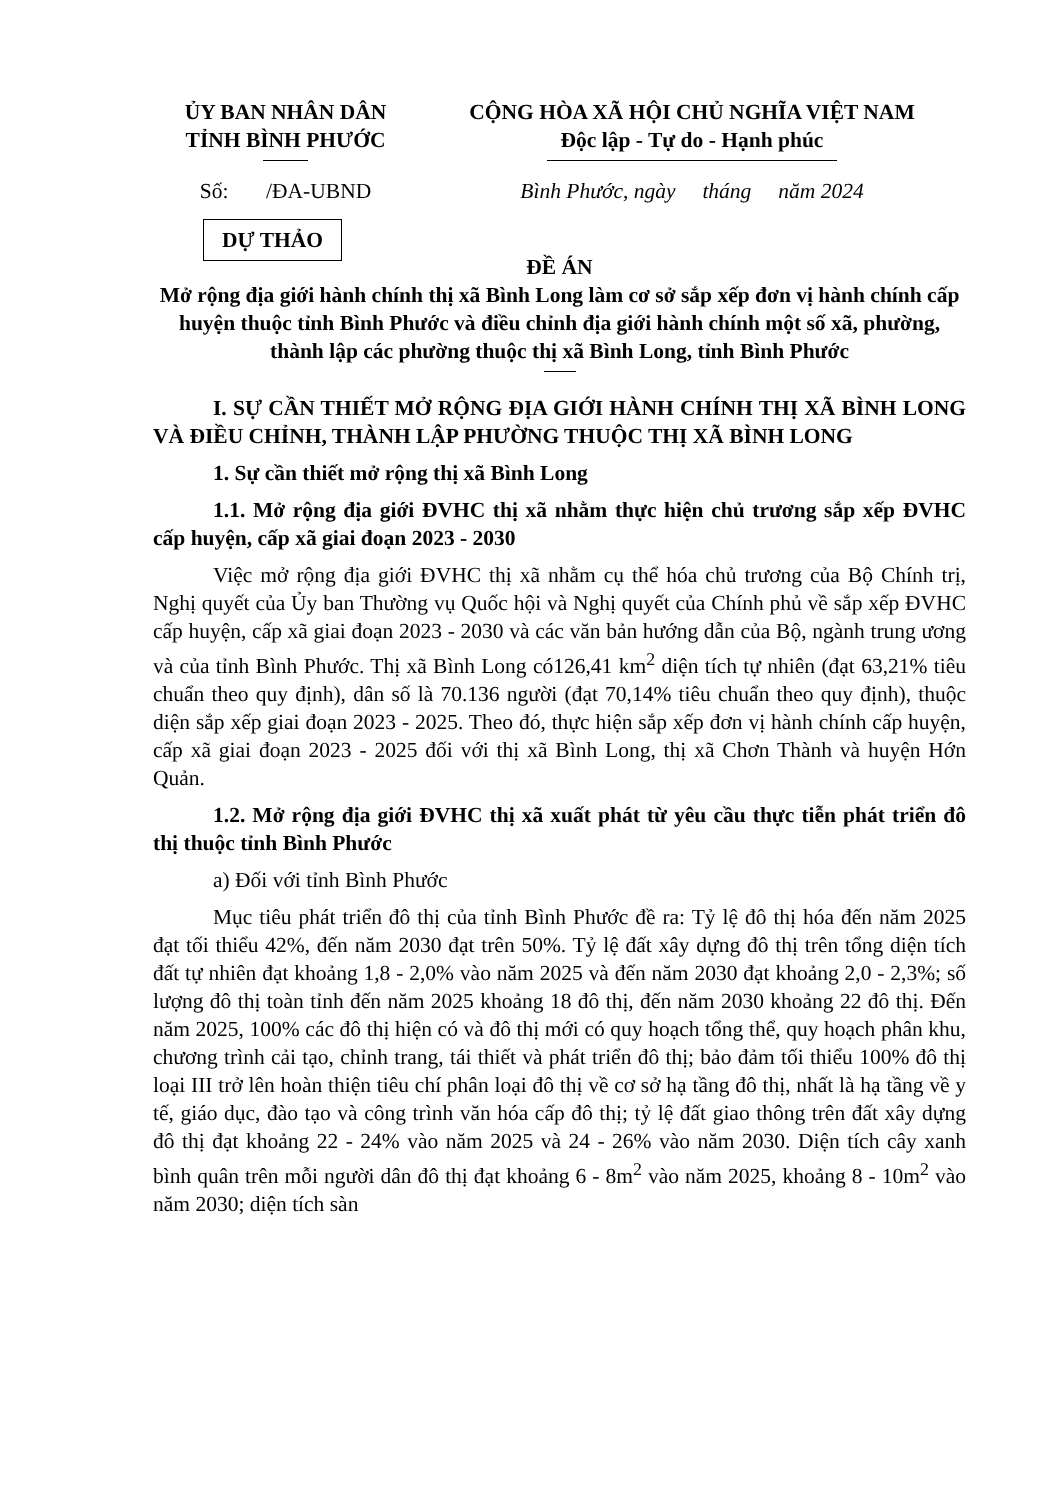ỦY BAN NHÂN DÂN
TỈNH BÌNH PHƯỚC
CỘNG HÒA XÃ HỘI CHỦ NGHĨA VIỆT NAM
Độc lập - Tự do - Hạnh phúc
Số: /ĐA-UBND Bình Phước, ngày tháng năm 2024
DỰ THẢO
ĐỀ ÁN
Mở rộng địa giới hành chính thị xã Bình Long làm cơ sở sắp xếp đơn vị hành chính cấp huyện thuộc tỉnh Bình Phước và điều chỉnh địa giới hành chính một số xã, phường, thành lập các phường thuộc thị xã Bình Long, tỉnh Bình Phước
I. SỰ CẦN THIẾT MỞ RỘNG ĐỊA GIỚI HÀNH CHÍNH THỊ XÃ BÌNH LONG VÀ ĐIỀU CHỈNH, THÀNH LẬP PHƯỜNG THUỘC THỊ XÃ BÌNH LONG
1. Sự cần thiết mở rộng thị xã Bình Long
1.1. Mở rộng địa giới ĐVHC thị xã nhằm thực hiện chủ trương sắp xếp ĐVHC cấp huyện, cấp xã giai đoạn 2023 - 2030
Việc mở rộng địa giới ĐVHC thị xã nhằm cụ thể hóa chủ trương của Bộ Chính trị, Nghị quyết của Ủy ban Thường vụ Quốc hội và Nghị quyết của Chính phủ về sắp xếp ĐVHC cấp huyện, cấp xã giai đoạn 2023 - 2030 và các văn bản hướng dẫn của Bộ, ngành trung ương và của tỉnh Bình Phước. Thị xã Bình Long có126,41 km<sup>2</sup> diện tích tự nhiên (đạt 63,21% tiêu chuẩn theo quy định), dân số là 70.136 người (đạt 70,14% tiêu chuẩn theo quy định), thuộc diện sắp xếp giai đoạn 2023 - 2025. Theo đó, thực hiện sắp xếp đơn vị hành chính cấp huyện, cấp xã giai đoạn 2023 - 2025 đối với thị xã Bình Long, thị xã Chơn Thành và huyện Hớn Quản.
1.2. Mở rộng địa giới ĐVHC thị xã xuất phát từ yêu cầu thực tiễn phát triển đô thị thuộc tỉnh Bình Phước
a) Đối với tỉnh Bình Phước
Mục tiêu phát triển đô thị của tỉnh Bình Phước đề ra: Tỷ lệ đô thị hóa đến năm 2025 đạt tối thiểu 42%, đến năm 2030 đạt trên 50%. Tỷ lệ đất xây dựng đô thị trên tổng diện tích đất tự nhiên đạt khoảng 1,8 - 2,0% vào năm 2025 và đến năm 2030 đạt khoảng 2,0 - 2,3%; số lượng đô thị toàn tỉnh đến năm 2025 khoảng 18 đô thị, đến năm 2030 khoảng 22 đô thị. Đến năm 2025, 100% các đô thị hiện có và đô thị mới có quy hoạch tổng thể, quy hoạch phân khu, chương trình cải tạo, chỉnh trang, tái thiết và phát triển đô thị; bảo đảm tối thiểu 100% đô thị loại III trở lên hoàn thiện tiêu chí phân loại đô thị về cơ sở hạ tầng đô thị, nhất là hạ tầng về y tế, giáo dục, đào tạo và công trình văn hóa cấp đô thị; tỷ lệ đất giao thông trên đất xây dựng đô thị đạt khoảng 22 - 24% vào năm 2025 và 24 - 26% vào năm 2030. Diện tích cây xanh bình quân trên mỗi người dân đô thị đạt khoảng 6 - 8m<sup>2</sup> vào năm 2025, khoảng 8 - 10m<sup>2</sup> vào năm 2030; diện tích sàn